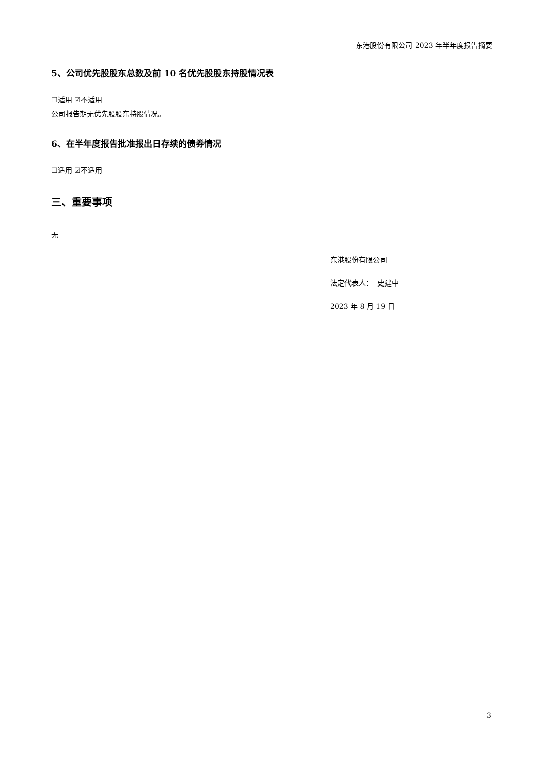东港股份有限公司 2023 年半年度报告摘要
5、公司优先股股东总数及前 10 名优先股股东持股情况表
☐适用 ☑不适用
公司报告期无优先股股东持股情况。
6、在半年度报告批准报出日存续的债券情况
☐适用 ☑不适用
三、重要事项
无
东港股份有限公司
法定代表人： 史建中
2023 年 8 月 19 日
3